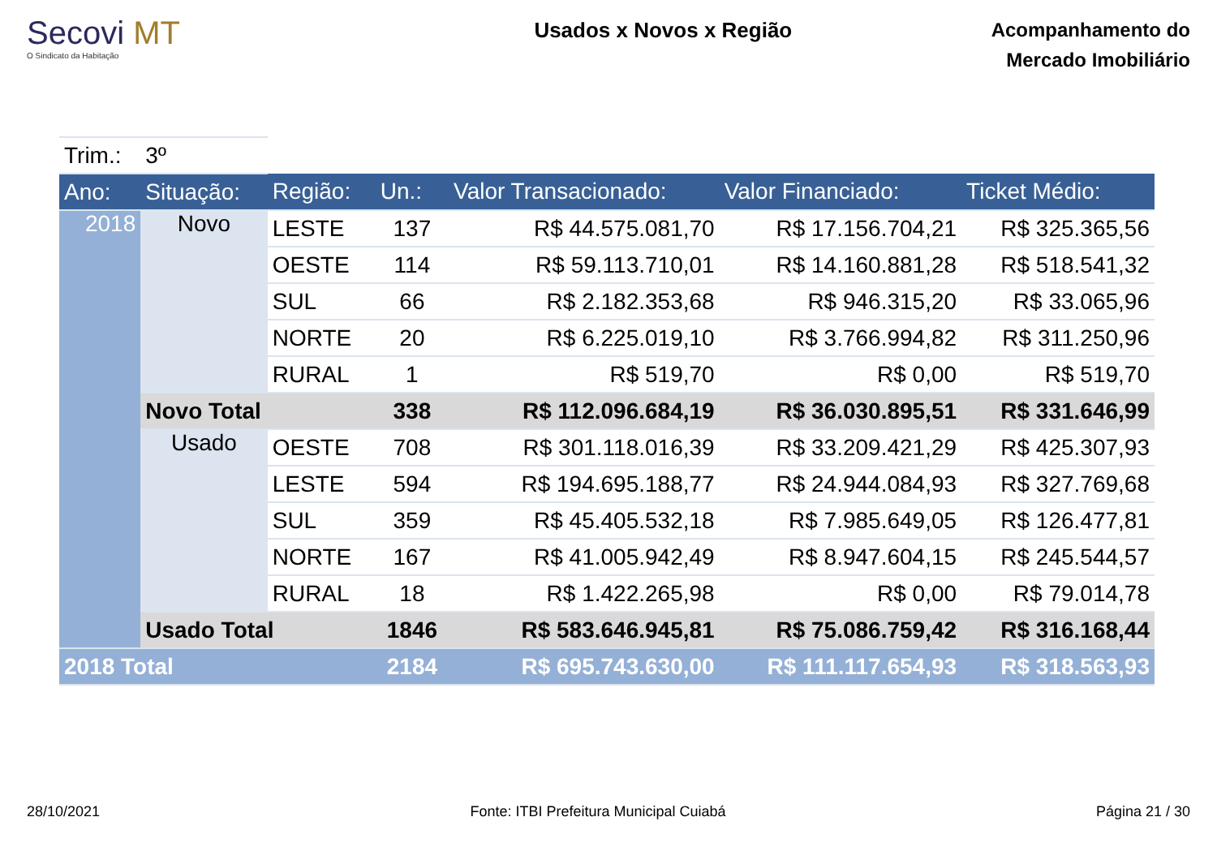Secovi MT
O Sindicato da Habitação
Usados x Novos x Região
Acompanhamento do
Mercado Imobiliário
| Trim.: | 3º | | | | | |
| Ano: | Situação: | Região: | Un.: | Valor Transacionado: | Valor Financiado: | Ticket Médio: |
| 2018 | Novo | LESTE | 137 | R$ 44.575.081,70 | R$ 17.156.704,21 | R$ 325.365,56 |
| | | OESTE | 114 | R$ 59.113.710,01 | R$ 14.160.881,28 | R$ 518.541,32 |
| | | SUL | 66 | R$ 2.182.353,68 | R$ 946.315,20 | R$ 33.065,96 |
| | | NORTE | 20 | R$ 6.225.019,10 | R$ 3.766.994,82 | R$ 311.250,96 |
| | | RURAL | 1 | R$ 519,70 | R$ 0,00 | R$ 519,70 |
| | Novo Total | | 338 | R$ 112.096.684,19 | R$ 36.030.895,51 | R$ 331.646,99 |
| | Usado | OESTE | 708 | R$ 301.118.016,39 | R$ 33.209.421,29 | R$ 425.307,93 |
| | | LESTE | 594 | R$ 194.695.188,77 | R$ 24.944.084,93 | R$ 327.769,68 |
| | | SUL | 359 | R$ 45.405.532,18 | R$ 7.985.649,05 | R$ 126.477,81 |
| | | NORTE | 167 | R$ 41.005.942,49 | R$ 8.947.604,15 | R$ 245.544,57 |
| | | RURAL | 18 | R$ 1.422.265,98 | R$ 0,00 | R$ 79.014,78 |
| | Usado Total | | 1846 | R$ 583.646.945,81 | R$ 75.086.759,42 | R$ 316.168,44 |
| 2018 Total | | | 2184 | R$ 695.743.630,00 | R$ 111.117.654,93 | R$ 318.563,93 |
28/10/2021 Fonte: ITBI Prefeitura Municipal Cuiabá Página 21 / 30